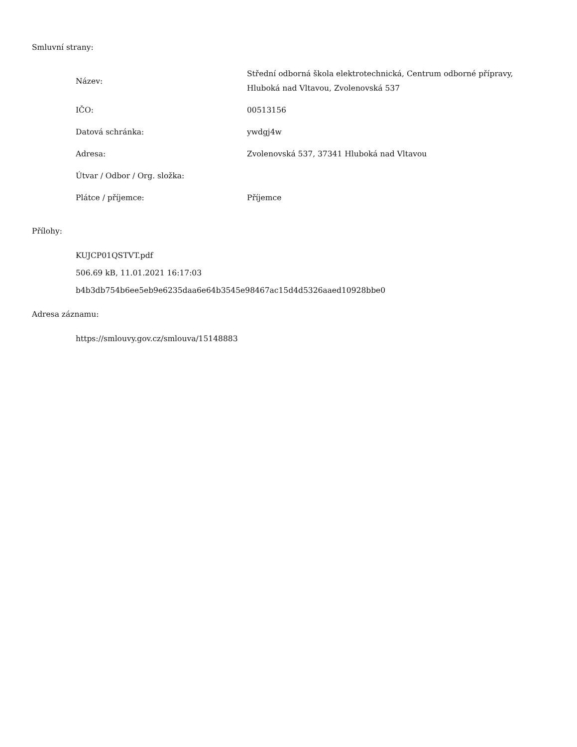Smluvní strany:
| Název: | Střední odborná škola elektrotechnická, Centrum odborné přípravy, Hluboká nad Vltavou, Zvolenovská 537 |
| IČO: | 00513156 |
| Datová schránka: | ywdgj4w |
| Adresa: | Zvolenovská 537, 37341 Hluboká nad Vltavou |
| Útvar / Odbor / Org. složka: | |
| Plátce / příjemce: | Příjemce |
Přílohy:
KUJCP01QSTVT.pdf
506.69 kB, 11.01.2021 16:17:03
b4b3db754b6ee5eb9e6235daa6e64b3545e98467ac15d4d5326aaed10928bbe0
Adresa záznamu:
https://smlouvy.gov.cz/smlouva/15148883